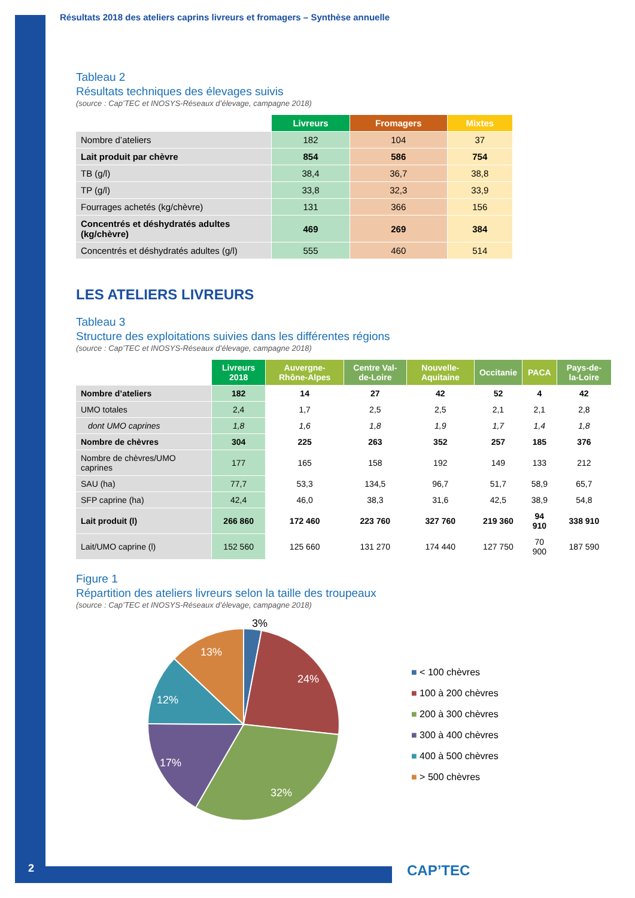Résultats 2018 des ateliers caprins livreurs et fromagers – Synthèse annuelle
Tableau 2
Résultats techniques des élevages suivis
(source : Cap’TEC et INOSYS-Réseaux d’élevage, campagne 2018)
| | Livreurs | Fromagers | Mixtes |
| --- | --- | --- | --- |
| Nombre d’ateliers | 182 | 104 | 37 |
| Lait produit par chèvre | 854 | 586 | 754 |
| TB (g/l) | 38,4 | 36,7 | 38,8 |
| TP (g/l) | 33,8 | 32,3 | 33,9 |
| Fourrages achetés (kg/chèvre) | 131 | 366 | 156 |
| Concentrés et déshydratés adultes (kg/chèvre) | 469 | 269 | 384 |
| Concentrés et déshydratés adultes (g/l) | 555 | 460 | 514 |
LES ATELIERS LIVREURS
Tableau 3
Structure des exploitations suivies dans les différentes régions
(source : Cap’TEC et INOSYS-Réseaux d’élevage, campagne 2018)
| | Livreurs 2018 | Auvergne-Rhône-Alpes | Centre Val-de-Loire | Nouvelle-Aquitaine | Occitanie | PACA | Pays-de-la-Loire |
| --- | --- | --- | --- | --- | --- | --- | --- |
| Nombre d’ateliers | 182 | 14 | 27 | 42 | 52 | 4 | 42 |
| UMO totales | 2,4 | 1,7 | 2,5 | 2,5 | 2,1 | 2,1 | 2,8 |
| dont UMO caprines | 1,8 | 1,6 | 1,8 | 1,9 | 1,7 | 1,4 | 1,8 |
| Nombre de chèvres | 304 | 225 | 263 | 352 | 257 | 185 | 376 |
| Nombre de chèvres/UMO caprines | 177 | 165 | 158 | 192 | 149 | 133 | 212 |
| SAU (ha) | 77,7 | 53,3 | 134,5 | 96,7 | 51,7 | 58,9 | 65,7 |
| SFP caprine (ha) | 42,4 | 46,0 | 38,3 | 31,6 | 42,5 | 38,9 | 54,8 |
| Lait produit (l) | 266 860 | 172 460 | 223 760 | 327 760 | 219 360 | 94 910 | 338 910 |
| Lait/UMO caprine (l) | 152 560 | 125 660 | 131 270 | 174 440 | 127 750 | 70 900 | 187 590 |
Figure 1
Répartition des ateliers livreurs selon la taille des troupeaux
(source : Cap’TEC et INOSYS-Réseaux d’élevage, campagne 2018)
3%
24%
32%
17%
12%
13%
■ < 100 chèvres
■ 100 à 200 chèvres
■ 200 à 300 chèvres
■ 300 à 400 chèvres
■ 400 à 500 chèvres
■ > 500 chèvres
2 CAP’TEC